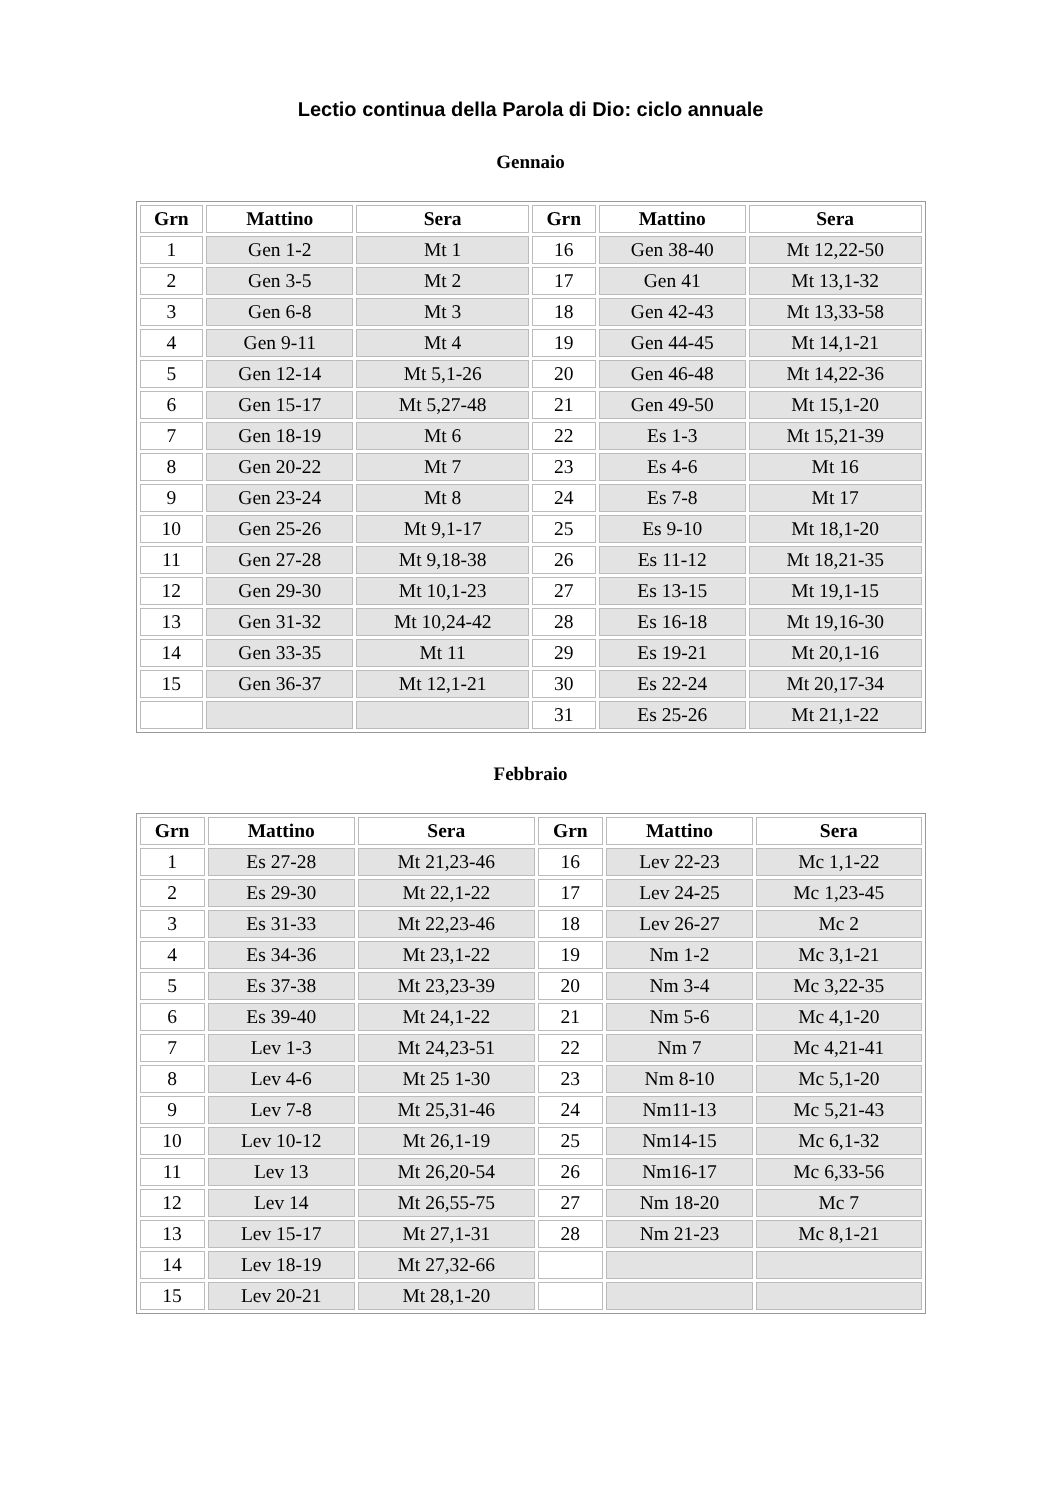Lectio continua della Parola di Dio: ciclo annuale
Gennaio
| Grn | Mattino | Sera | Grn | Mattino | Sera |
| --- | --- | --- | --- | --- | --- |
| 1 | Gen 1-2 | Mt 1 | 16 | Gen 38-40 | Mt 12,22-50 |
| 2 | Gen 3-5 | Mt 2 | 17 | Gen 41 | Mt 13,1-32 |
| 3 | Gen 6-8 | Mt 3 | 18 | Gen 42-43 | Mt 13,33-58 |
| 4 | Gen 9-11 | Mt 4 | 19 | Gen 44-45 | Mt 14,1-21 |
| 5 | Gen 12-14 | Mt 5,1-26 | 20 | Gen 46-48 | Mt 14,22-36 |
| 6 | Gen 15-17 | Mt 5,27-48 | 21 | Gen 49-50 | Mt 15,1-20 |
| 7 | Gen 18-19 | Mt 6 | 22 | Es 1-3 | Mt 15,21-39 |
| 8 | Gen 20-22 | Mt 7 | 23 | Es 4-6 | Mt 16 |
| 9 | Gen 23-24 | Mt 8 | 24 | Es 7-8 | Mt 17 |
| 10 | Gen 25-26 | Mt 9,1-17 | 25 | Es 9-10 | Mt 18,1-20 |
| 11 | Gen 27-28 | Mt 9,18-38 | 26 | Es 11-12 | Mt 18,21-35 |
| 12 | Gen 29-30 | Mt 10,1-23 | 27 | Es 13-15 | Mt 19,1-15 |
| 13 | Gen 31-32 | Mt 10,24-42 | 28 | Es 16-18 | Mt 19,16-30 |
| 14 | Gen 33-35 | Mt 11 | 29 | Es 19-21 | Mt 20,1-16 |
| 15 | Gen 36-37 | Mt 12,1-21 | 30 | Es 22-24 | Mt 20,17-34 |
| | | | 31 | Es 25-26 | Mt 21,1-22 |
Febbraio
| Grn | Mattino | Sera | Grn | Mattino | Sera |
| --- | --- | --- | --- | --- | --- |
| 1 | Es 27-28 | Mt 21,23-46 | 16 | Lev 22-23 | Mc 1,1-22 |
| 2 | Es 29-30 | Mt 22,1-22 | 17 | Lev 24-25 | Mc 1,23-45 |
| 3 | Es 31-33 | Mt 22,23-46 | 18 | Lev 26-27 | Mc 2 |
| 4 | Es 34-36 | Mt 23,1-22 | 19 | Nm 1-2 | Mc 3,1-21 |
| 5 | Es 37-38 | Mt 23,23-39 | 20 | Nm 3-4 | Mc 3,22-35 |
| 6 | Es 39-40 | Mt 24,1-22 | 21 | Nm 5-6 | Mc 4,1-20 |
| 7 | Lev 1-3 | Mt 24,23-51 | 22 | Nm 7 | Mc 4,21-41 |
| 8 | Lev 4-6 | Mt 25 1-30 | 23 | Nm 8-10 | Mc 5,1-20 |
| 9 | Lev 7-8 | Mt 25,31-46 | 24 | Nm11-13 | Mc 5,21-43 |
| 10 | Lev 10-12 | Mt 26,1-19 | 25 | Nm14-15 | Mc 6,1-32 |
| 11 | Lev 13 | Mt 26,20-54 | 26 | Nm16-17 | Mc 6,33-56 |
| 12 | Lev 14 | Mt 26,55-75 | 27 | Nm 18-20 | Mc 7 |
| 13 | Lev 15-17 | Mt 27,1-31 | 28 | Nm 21-23 | Mc 8,1-21 |
| 14 | Lev 18-19 | Mt 27,32-66 | | | |
| 15 | Lev 20-21 | Mt 28,1-20 | | | |